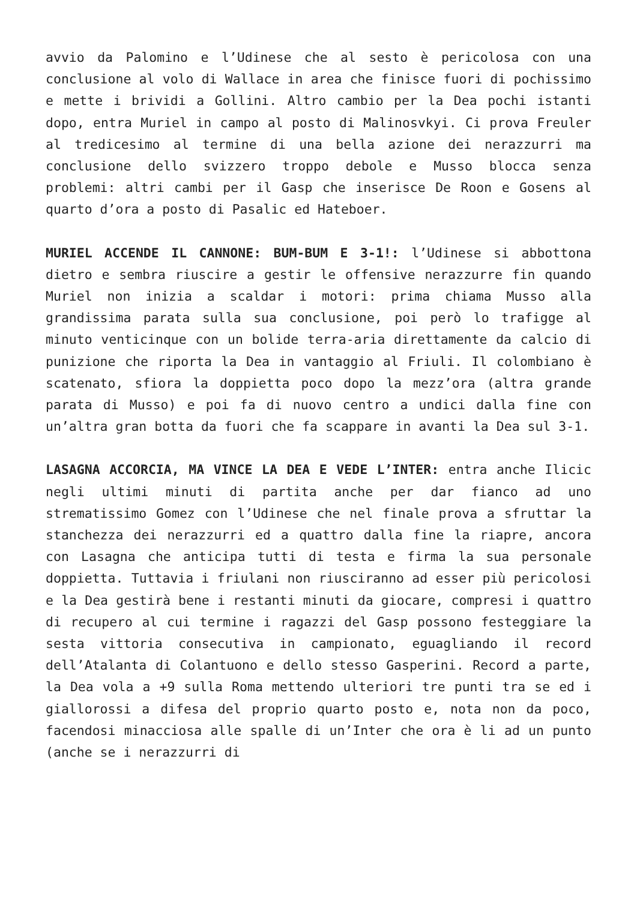avvio da Palomino e l’Udinese che al sesto è pericolosa con una conclusione al volo di Wallace in area che finisce fuori di pochissimo e mette i brividi a Gollini. Altro cambio per la Dea pochi istanti dopo, entra Muriel in campo al posto di Malinosvkyi. Ci prova Freuler al tredicesimo al termine di una bella azione dei nerazzurri ma conclusione dello svizzero troppo debole e Musso blocca senza problemi: altri cambi per il Gasp che inserisce De Roon e Gosens al quarto d’ora a posto di Pasalic ed Hateboer.
MURIEL ACCENDE IL CANNONE: BUM-BUM E 3-1!: l’Udinese si abbottona dietro e sembra riuscire a gestir le offensive nerazzurre fin quando Muriel non inizia a scaldar i motori: prima chiama Musso alla grandissima parata sulla sua conclusione, poi però lo trafigge al minuto venticinque con un bolide terra-aria direttamente da calcio di punizione che riporta la Dea in vantaggio al Friuli. Il colombiano è scatenato, sfiora la doppietta poco dopo la mezz’ora (altra grande parata di Musso) e poi fa di nuovo centro a undici dalla fine con un’altra gran botta da fuori che fa scappare in avanti la Dea sul 3-1.
LASAGNA ACCORCIA, MA VINCE LA DEA E VEDE L’INTER: entra anche Ilicic negli ultimi minuti di partita anche per dar fianco ad uno strematissimo Gomez con l’Udinese che nel finale prova a sfruttar la stanchezza dei nerazzurri ed a quattro dalla fine la riapre, ancora con Lasagna che anticipa tutti di testa e firma la sua personale doppietta. Tuttavia i friulani non riusciranno ad esser più pericolosi e la Dea gestirà bene i restanti minuti da giocare, compresi i quattro di recupero al cui termine i ragazzi del Gasp possono festeggiare la sesta vittoria consecutiva in campionato, eguagliando il record dell’Atalanta di Colantuono e dello stesso Gasperini. Record a parte, la Dea vola a +9 sulla Roma mettendo ulteriori tre punti tra se ed i giallorossi a difesa del proprio quarto posto e, nota non da poco, facendosi minacciosa alle spalle di un’Inter che ora è li ad un punto (anche se i nerazzurri di